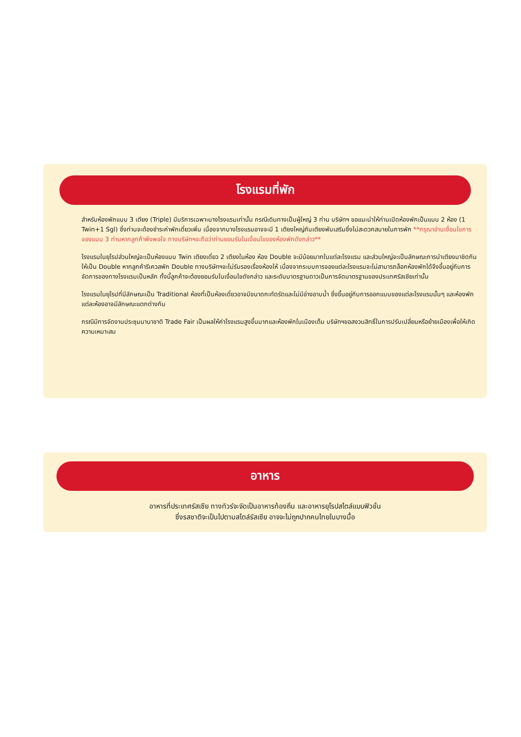โรงแรมที่พัก
สำหรับห้องพักแบบ 3 เตียง (Triple) มีบริการเฉพาะบางโรงแรมเท่านั้น กรณีเดินทางเป็นผู้ใหญ่ 3 ท่าน บริษัทฯ ขอแนะนำให้ท่านเปิดห้องพักเป็นแบบ 2 ห้อง (1 Twin+1 Sgl) ซึ่งท่านจะต้องชำระค่าพักเดี่ยวเพิ่ม เนื่องจากบางโรงแรมอาจจะมี 1 เตียงใหญ่กับเตียงพับเสริมซึ่งไม่สะดวกสบายในการพัก **กรุณาอ่านเงื่อนไขการจองแบบ 3 ท่านหากลูกค้าพึงพอใจ ทางบริษัทฯจะถือว่าท่านยอมรับในเงื่อนไขของห้องพักดังกล่าว**
โรงแรมในยุโรปส่วนใหญ่จะเป็นห้องแบบ Twin เตียงเดี่ยว 2 เตียงในห้อง ห้อง Double จะมีน้อยมากในแต่ละโรงแรม และส่วนใหญ่จะเป็นลักษณะการนำเตียงมาชิดกันให้เป็น Double หากลูกค้ารีเควสพัก Double ทางบริษัทฯจะไม่รับรองเรื่องห้องให้ เนื่องจากระบบการจองแต่ละโรงแรมจะไม่สามารถล็อกห้องพักได้จึงขึ้นอยู่กับการจัดการของทางโรงแรมเป็นหลัก ทั้งนี้ลูกค้าจะต้องยอมรับในเงื่อนไขดังกล่าว และระดับมาตรฐานดาวเป็นการจัดมาตรฐานของประเทศรัสเซียเท่านั้น
โรงแรมในยุโรปที่มีลักษณะเป็น Traditional ห้องที่เป็นห้องเดี่ยวอาจมีขนาดกะทัดรัดและไม่มีอ่างอาบน้ำ ซึ่งขึ้นอยู่กับการออกแบบของแต่ละโรงแรมนั้นๆ และห้องพักแต่ละห้องอาจมีลักษณะแตกต่างกัน
กรณีมีการจัดงานประชุมนานาชาติ Trade Fair เป็นผลให้ค่าโรงแรมสูงขึ้นมากและห้องพักในเมืองเต็ม บริษัทฯขอสงวนสิทธิ์ในการปรับเปลี่ยนหรือย้ายเมืองเพื่อให้เกิดความเหมาะสม
อาหาร
อาหารที่ประเทศรัสเซีย ทางทัวร์จะจัดเป็นอาหารท้องถิ่น และอาหารยุโรปสไตล์แบบฟิวชั่น
ซึ่งรสชาติจะเป็นไปตามสไตล์รัสเซีย อาจจะไม่ถูกปากคนไทยในบางมื้อ